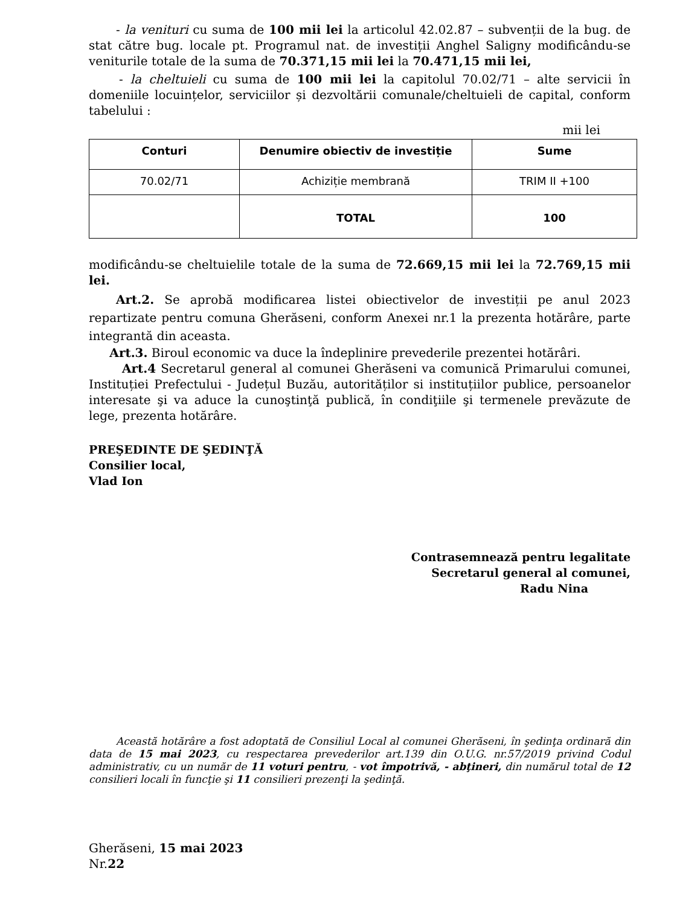- la venituri cu suma de 100 mii lei la articolul 42.02.87 – subvenții de la bug. de stat către bug. locale pt. Programul nat. de investiții Anghel Saligny modificându-se veniturile totale de la suma de 70.371,15 mii lei la 70.471,15 mii lei,
- la cheltuieli cu suma de 100 mii lei la capitolul 70.02/71 – alte servicii în domeniile locuințelor, serviciilor și dezvoltării comunale/cheltuieli de capital, conform tabelului :
mii lei
| Conturi | Denumire obiectiv de investiție | Sume |
| --- | --- | --- |
| 70.02/71 | Achiziție membrană | TRIM II +100 |
| | TOTAL | 100 |
modificându-se cheltuielile totale de la suma de 72.669,15 mii lei la 72.769,15 mii lei.
Art.2. Se aprobă modificarea listei obiectivelor de investiții pe anul 2023 repartizate pentru comuna Gherăseni, conform Anexei nr.1 la prezenta hotărâre, parte integrantă din aceasta.
Art.3. Biroul economic va duce la îndeplinire prevederile prezentei hotărâri.
Art.4 Secretarul general al comunei Gherăseni va comunică Primarului comunei, Instituției Prefectului - Județul Buzău, autorităților si instituțiilor publice, persoanelor interesate şi va aduce la cunoştinţă publică, în condiţiile şi termenele prevăzute de lege, prezenta hotărâre.
PREŞEDINTE DE ŞEDINŢĂ
Consilier local,
Vlad Ion
Contrasemnează pentru legalitate
Secretarul general al comunei,
Radu Nina
Această hotărâre a fost adoptată de Consiliul Local al comunei Gherăseni, în şedinţa ordinară din data de 15 mai 2023, cu respectarea prevederilor art.139 din O.U.G. nr.57/2019 privind Codul administrativ, cu un număr de 11 voturi pentru, - vot împotrivă, - abţineri, din numărul total de 12 consilieri locali în funcţie şi 11 consilieri prezenţi la şedinţă.
Gherăseni, 15 mai 2023
Nr.22